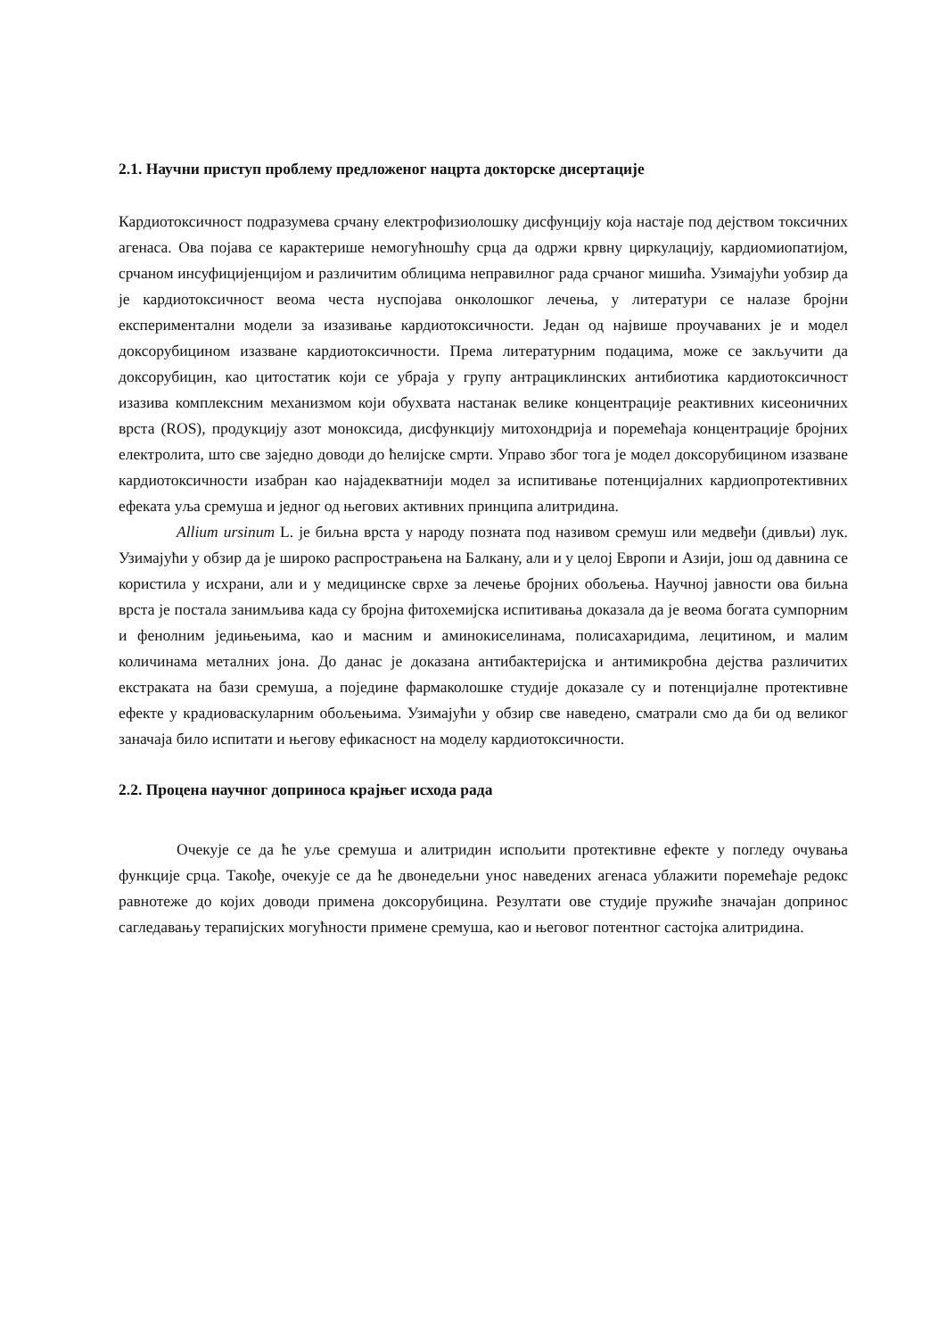2.1. Научни приступ проблему предложеног нацрта докторске дисертације
Кардиотоксичност подразумева срчану електрофизиолошку дисфунцију која настаје под дејством токсичних агенаса. Ова појава се карактерише немогућношћу срца да одржи крвну циркулацију, кардиомиопатијом, срчаном инсуфицијенцијом и различитим облицима неправилног рада срчаног мишића. Узимајући уобзир да је кардиотоксичност веома честа нуспојава онколошког лечења, у литератури се налазе бројни експериментални модели за изазивање кардиотоксичности. Један од највише проучаваних је и модел доксорубицином изазване кардиотоксичности. Према литературним подацима, може се закључити да доксорубицин, као цитостатик који се убраја у групу антрациклинских антибиотика кардиотоксичност изазива комплексним механизмом који обухвата настанак велике концентрације реактивних кисеоничних врста (ROS), продукцију азот моноксида, дисфункцију митохондрија и поремећаја концентрације бројних електролита, што све заједно доводи до ћелијске смрти. Управо због тога је модел доксорубицином изазване кардиотоксичности изабран као најадекватнији модел за испитивање потенцијалних кардиопротективних ефеката уља сремуша и једног од његових активних принципа алитридина.
Allium ursinum L. је биљна врста у народу позната под називом сремуш или медвеђи (дивљи) лук. Узимајући у обзир да је широко распрострањена на Балкану, али и у целој Европи и Азији, још од давнина се користила у исхрани, али и у медицинске сврхе за лечење бројних обољења. Научној јавности ова биљна врста је постала занимљива када су бројна фитохемијска испитивања доказала да је веома богата сумпорним и фенолним једињењима, као и масним и аминокиселинама, полисахаридима, лецитином, и малим количинама металних јона. До данас је доказана антибактеријска и антимикробна дејства различитих екстраката на бази сремуша, а поједине фармаколошке студије доказале су и потенцијалне протективне ефекте у крадиоваскуларним обољењима. Узимајући у обзир све наведено, сматрали смо да би од великог заначаја било испитати и његову ефикасност на моделу кардиотоксичности.
2.2. Процена научног доприноса крајњег исхода рада
Очекује се да ће уље сремуша и алитридин испољити протективне ефекте у погледу очувања функције срца. Такође, очекује се да ће двонедељни унос наведених агенаса ублажити поремећаје редокс равнотеже до којих доводи примена доксорубицина. Резултати ове студије пружиће значајан допринос сагледавању терапијских могућности примене сремуша, као и његовог потентног састојка алитридина.